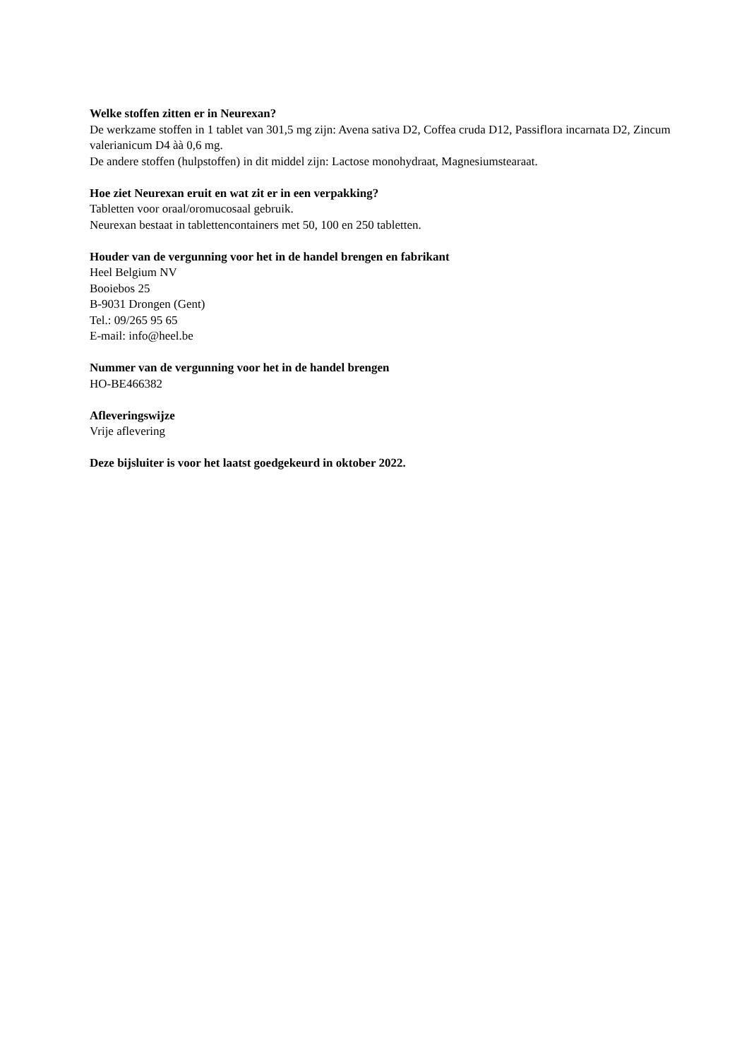Welke stoffen zitten er in Neurexan?
De werkzame stoffen in 1 tablet van 301,5 mg zijn: Avena sativa D2, Coffea cruda D12, Passiflora incarnata D2, Zincum valerianicum D4 àà 0,6 mg.
De andere stoffen (hulpstoffen) in dit middel zijn: Lactose monohydraat, Magnesiumstearaat.
Hoe ziet Neurexan eruit en wat zit er in een verpakking?
Tabletten voor oraal/oromucosaal gebruik.
Neurexan bestaat in tablettencontainers met 50, 100 en 250 tabletten.
Houder van de vergunning voor het in de handel brengen en fabrikant
Heel Belgium NV
Booiebos 25
B-9031 Drongen (Gent)
Tel.: 09/265 95 65
E-mail: info@heel.be
Nummer van de vergunning voor het in de handel brengen
HO-BE466382
Afleveringswijze
Vrije aflevering
Deze bijsluiter is voor het laatst goedgekeurd in oktober 2022.